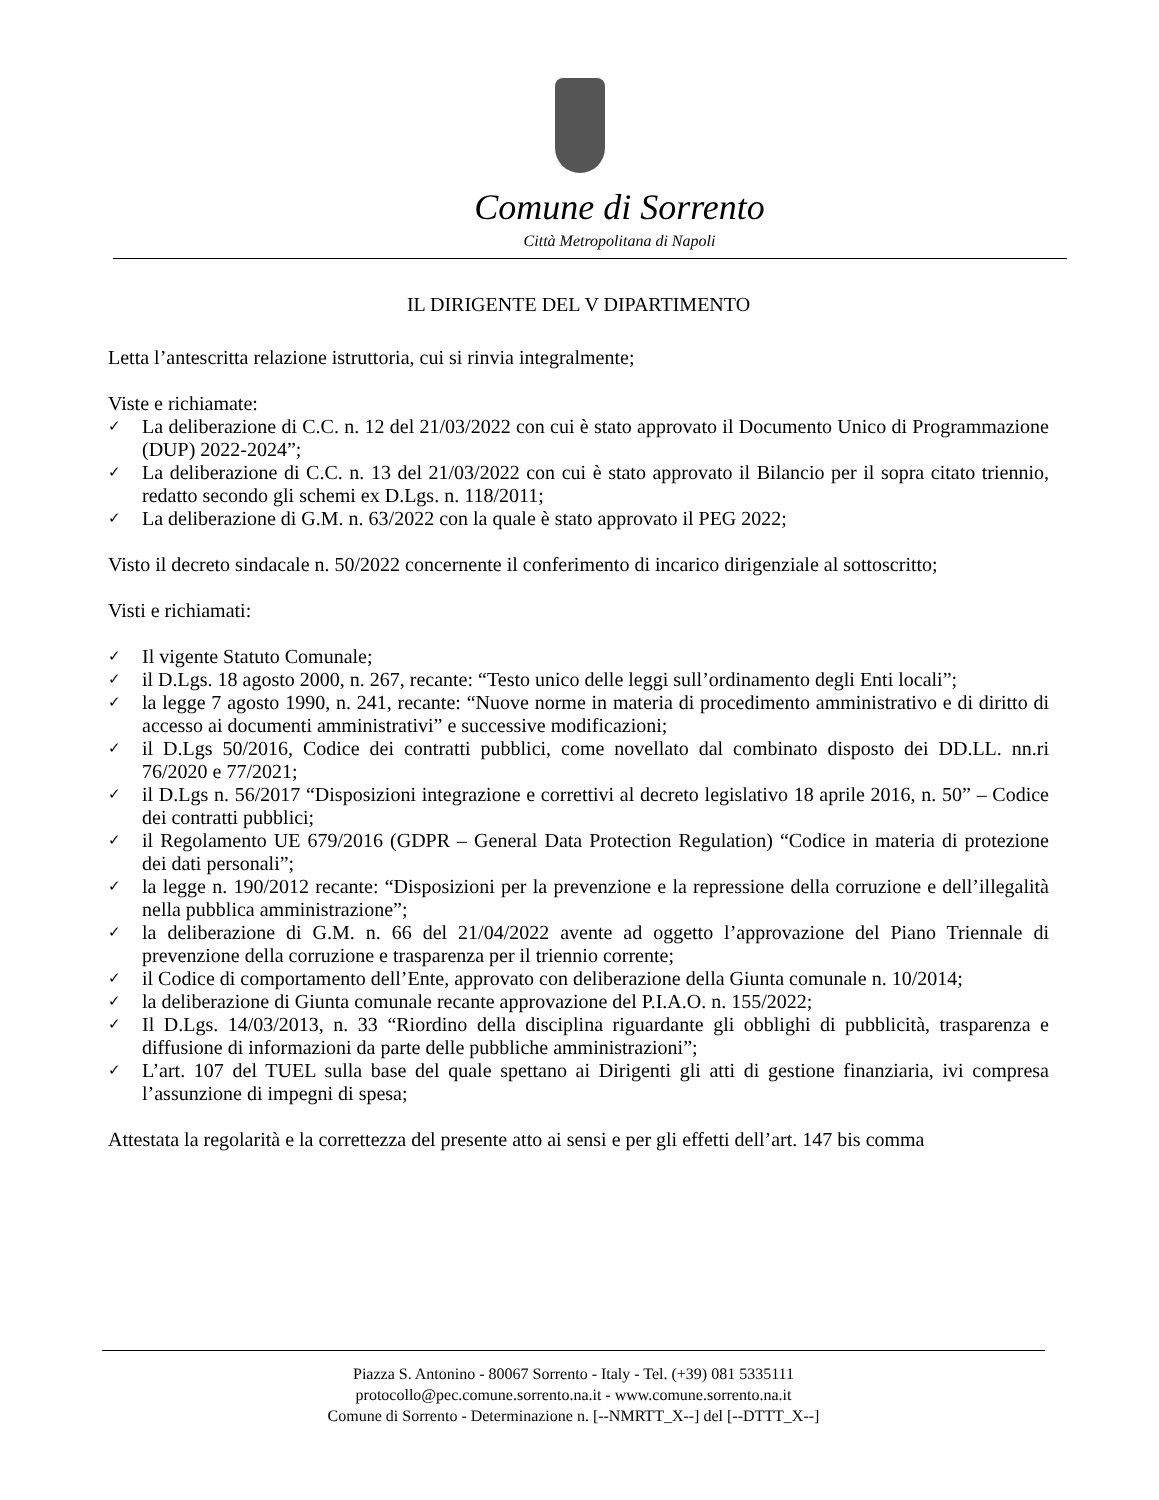Comune di Sorrento
Città Metropolitana di Napoli
IL DIRIGENTE DEL V DIPARTIMENTO
Letta l’antescritta relazione istruttoria, cui si rinvia integralmente;
Viste e richiamate:
✓ La deliberazione di C.C. n. 12 del 21/03/2022 con cui è stato approvato il Documento Unico di Programmazione (DUP) 2022-2024”;
✓ La deliberazione di C.C. n. 13 del 21/03/2022 con cui è stato approvato il Bilancio per il sopra citato triennio, redatto secondo gli schemi ex D.Lgs. n. 118/2011;
✓ La deliberazione di G.M. n. 63/2022 con la quale è stato approvato il PEG 2022;
Visto il decreto sindacale n. 50/2022 concernente il conferimento di incarico dirigenziale al sottoscritto;
Visti e richiamati:
✓ Il vigente Statuto Comunale;
✓ il D.Lgs. 18 agosto 2000, n. 267, recante: “Testo unico delle leggi sull’ordinamento degli Enti locali”;
✓ la legge 7 agosto 1990, n. 241, recante: “Nuove norme in materia di procedimento amministrativo e di diritto di accesso ai documenti amministrativi” e successive modificazioni;
✓ il D.Lgs 50/2016, Codice dei contratti pubblici, come novellato dal combinato disposto dei DD.LL. nn.ri 76/2020 e 77/2021;
✓ il D.Lgs n. 56/2017 “Disposizioni integrazione e correttivi al decreto legislativo 18 aprile 2016, n. 50” – Codice dei contratti pubblici;
✓ il Regolamento UE 679/2016 (GDPR – General Data Protection Regulation) “Codice in materia di protezione dei dati personali”;
✓ la legge n. 190/2012 recante: “Disposizioni per la prevenzione e la repressione della corruzione e dell’illegalità nella pubblica amministrazione”;
✓ la deliberazione di G.M. n. 66 del 21/04/2022 avente ad oggetto l’approvazione del Piano Triennale di prevenzione della corruzione e trasparenza per il triennio corrente;
✓ il Codice di comportamento dell’Ente, approvato con deliberazione della Giunta comunale n. 10/2014;
✓ la deliberazione di Giunta comunale recante approvazione del P.I.A.O. n. 155/2022;
✓ Il D.Lgs. 14/03/2013, n. 33 “Riordino della disciplina riguardante gli obblighi di pubblicità, trasparenza e diffusione di informazioni da parte delle pubbliche amministrazioni”;
✓ L’art. 107 del TUEL sulla base del quale spettano ai Dirigenti gli atti di gestione finanziaria, ivi compresa l’assunzione di impegni di spesa;
Attestata la regolarità e la correttezza del presente atto ai sensi e per gli effetti dell’art. 147 bis comma
Piazza S. Antonino - 80067 Sorrento - Italy - Tel. (+39) 081 5335111
protocollo@pec.comune.sorrento.na.it - www.comune.sorrento.na.it
Comune di Sorrento - Determinazione n. [--NMRTT_X--] del [--DTTT_X--]